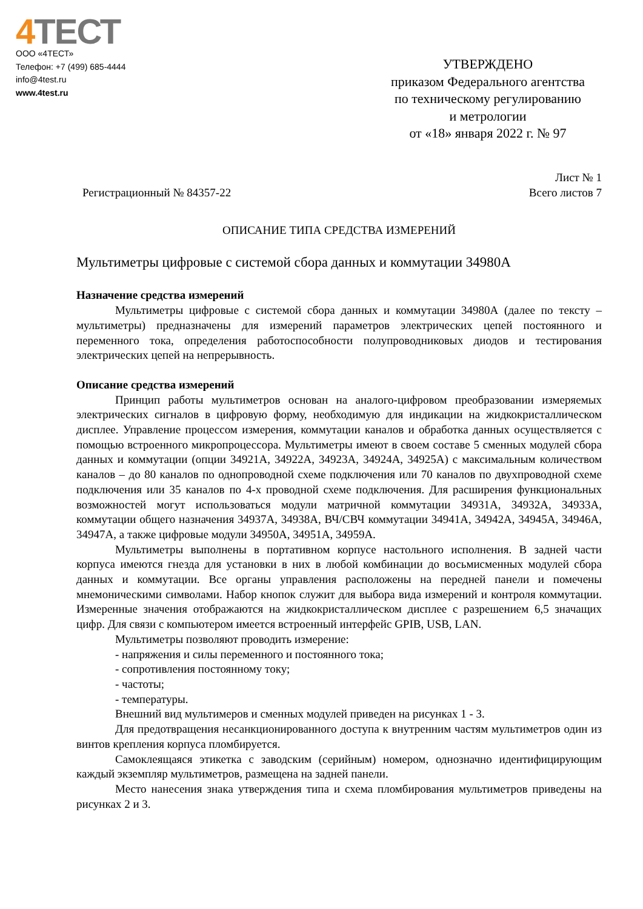4 ТЕСТ
ООО «4ТЕСТ»
Телефон: +7 (499) 685-4444
info@4test.ru
www.4test.ru
УТВЕРЖДЕНО
приказом Федерального агентства
по техническому регулированию
и метрологии
от «18» января 2022 г. № 97
Регистрационный № 84357-22
Лист № 1
Всего листов 7
ОПИСАНИЕ ТИПА СРЕДСТВА ИЗМЕРЕНИЙ
Мультиметры цифровые с системой сбора данных и коммутации 34980А
Назначение средства измерений
Мультиметры цифровые с системой сбора данных и коммутации 34980А (далее по тексту – мультиметры) предназначены для измерений параметров электрических цепей постоянного и переменного тока, определения работоспособности полупроводниковых диодов и тестирования электрических цепей на непрерывность.
Описание средства измерений
Принцип работы мультиметров основан на аналого-цифровом преобразовании измеряемых электрических сигналов в цифровую форму, необходимую для индикации на жидкокристаллическом дисплее. Управление процессом измерения, коммутации каналов и обработка данных осуществляется с помощью встроенного микропроцессора. Мультиметры имеют в своем составе 5 сменных модулей сбора данных и коммутации (опции 34921А, 34922А, 34923А, 34924А, 34925А) с максимальным количеством каналов – до 80 каналов по однопроводной схеме подключения или 70 каналов по двухпроводной схеме подключения или 35 каналов по 4-х проводной схеме подключения. Для расширения функциональных возможностей могут использоваться модули матричной коммутации 34931А, 34932А, 34933А, коммутации общего назначения 34937А, 34938А, ВЧ/СВЧ коммутации 34941А, 34942А, 34945А, 34946А, 34947А, а также цифровые модули 34950А, 34951А, 34959А.
Мультиметры выполнены в портативном корпусе настольного исполнения. В задней части корпуса имеются гнезда для установки в них в любой комбинации до восьмисменных модулей сбора данных и коммутации. Все органы управления расположены на передней панели и помечены мнемоническими символами. Набор кнопок служит для выбора вида измерений и контроля коммутации. Измеренные значения отображаются на жидкокристаллическом дисплее с разрешением 6,5 значащих цифр. Для связи с компьютером имеется встроенный интерфейс GPIB, USB, LAN.
Мультиметры позволяют проводить измерение:
- напряжения и силы переменного и постоянного тока;
- сопротивления постоянному току;
- частоты;
- температуры.
Внешний вид мультимеров и сменных модулей приведен на рисунках 1 - 3.
Для предотвращения несанкционированного доступа к внутренним частям мультиметров один из винтов крепления корпуса пломбируется.
Самоклеящаяся этикетка с заводским (серийным) номером, однозначно идентифицирующим каждый экземпляр мультиметров, размещена на задней панели.
Место нанесения знака утверждения типа и схема пломбирования мультиметров приведены на рисунках 2 и 3.